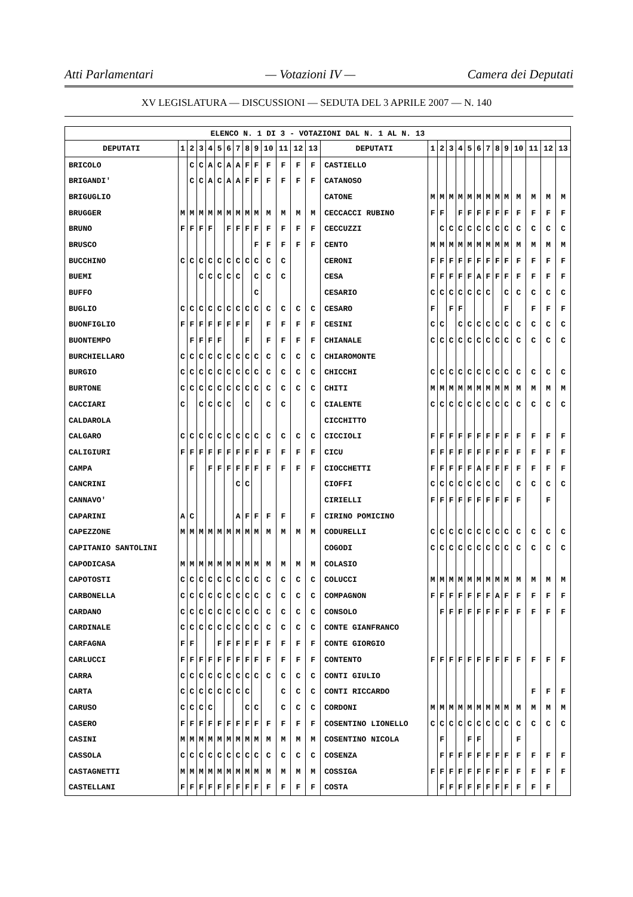Atti Parlamentari — Votazioni IV — Camera dei Deputati
XV LEGISLATURA — DISCUSSIONI — SEDUTA DEL 3 APRILE 2007 — N. 140
| ELENCO N. 1 DI 3 - VOTAZIONI DAL N. 1 AL N. 13 | | | | | | | | | | | | | | | | | | | | | | | | | | | |
| --- | --- | --- | --- | --- | --- | --- | --- | --- | --- | --- | --- | --- | --- | --- | --- | --- | --- | --- | --- | --- | --- | --- | --- | --- | --- | --- | --- |
| DEPUTATI | 1 | 2 | 3 | 4 | 5 | 6 | 7 | 8 | 9 | 10 | 11 | 12 | 13 | DEPUTATI | 1 | 2 | 3 | 4 | 5 | 6 | 7 | 8 | 9 | 10 | 11 | 12 | 13 |
| BRICOLO | | C | C | A | C | A | A | F | F | F | F | F | F | CASTIELLO | | | | | | | | | | | | | |
| BRIGANDI' | | C | C | A | C | A | A | F | F | F | F | F | F | CATANOSO | | | | | | | | | | | | | |
| BRIGUGLIO | | | | | | | | | | | | | | CATONE | M | M | M | M | M | M | M | M | M | M | M | M | M |
| BRUGGER | M | M | M | M | M | M | M | M | M | M | M | M | M | CECCACCI RUBINO | F | F | | F | F | F | F | F | F | F | F | F | F |
| BRUNO | F | F | F | F | | F | F | F | F | F | F | F | F | CECCUZZI | | C | C | C | C | C | C | C | C | C | C | C | C |
| BRUSCO | | | | | | | | | F | F | F | F | F | CENTO | M | M | M | M | M | M | M | M | M | M | M | M | M |
| BUCCHINO | C | C | C | C | C | C | C | C | C | C | C | | | CERONI | F | F | F | F | F | F | F | F | F | F | F | F | F |
| BUEMI | | | C | C | C | C | C | | C | C | C | | | CESA | F | F | F | F | F | A | F | F | F | F | F | F | F |
| BUFFO | | | | | | | | | C | | | | | CESARIO | C | C | C | C | C | C | C | | C | C | C | C | C |
| BUGLIO | C | C | C | C | C | C | C | C | C | C | C | C | C | CESARO | F | | F | F | | | | | F | | F | F | F |
| BUONFIGLIO | F | F | F | F | F | F | F | F | | F | F | F | F | CESINI | C | C | | C | C | C | C | C | C | C | C | C | C |
| BUONTEMPO | | F | F | F | F | | | F | | F | F | F | F | CHIANALE | C | C | C | C | C | C | C | C | C | C | C | C | C |
| BURCHIELLARO | C | C | C | C | C | C | C | C | C | C | C | C | C | CHIAROMONTE | | | | | | | | | | | | | |
| BURGIO | C | C | C | C | C | C | C | C | C | C | C | C | C | CHICCHI | C | C | C | C | C | C | C | C | C | C | C | C | C |
| BURTONE | C | C | C | C | C | C | C | C | C | C | C | C | C | CHITI | M | M | M | M | M | M | M | M | M | M | M | M | M |
| CACCIARI | C | | C | C | C | C | | C | | C | C | | C | CIALENTE | C | C | C | C | C | C | C | C | C | C | C | C | C |
| CALDAROLA | | | | | | | | | | | | | | CICCHITTO | | | | | | | | | | | | | |
| CALGARO | C | C | C | C | C | C | C | C | C | C | C | C | C | CICCIOLI | F | F | F | F | F | F | F | F | F | F | F | F | F |
| CALIGIURI | F | F | F | F | F | F | F | F | F | F | F | F | F | CICU | F | F | F | F | F | F | F | F | F | F | F | F | F |
| CAMPA | | F | | F | F | F | F | F | F | F | F | F | F | CIOCCHETTI | F | F | F | F | F | A | F | F | F | F | F | F | F |
| CANCRINI | | | | | | | C | C | | | | | | CIOFFI | C | C | C | C | C | C | C | C | | C | C | C | C |
| CANNAVO' | | | | | | | | | | | | | | CIRIELLI | F | F | F | F | F | F | F | F | F | F | | F | |
| CAPARINI | A | C | | | | | A | F | F | F | F | | F | CIRINO POMICINO | | | | | | | | | | | | | |
| CAPEZZONE | M | M | M | M | M | M | M | M | M | M | M | M | M | CODURELLI | C | C | C | C | C | C | C | C | C | C | C | C | C |
| CAPITANIO SANTOLINI | | | | | | | | | | | | | | COGODI | C | C | C | C | C | C | C | C | C | C | C | C | C |
| CAPODICASA | M | M | M | M | M | M | M | M | M | M | M | M | M | COLASIO | | | | | | | | | | | | | |
| CAPOTOSTI | C | C | C | C | C | C | C | C | C | C | C | C | C | COLUCCI | M | M | M | M | M | M | M | M | M | M | M | M | M |
| CARBONELLA | C | C | C | C | C | C | C | C | C | C | C | C | C | COMPAGNON | F | F | F | F | F | F | F | A | F | F | F | F | F |
| CARDANO | C | C | C | C | C | C | C | C | C | C | C | C | C | CONSOLO | | F | F | F | F | F | F | F | F | F | F | F | F |
| CARDINALE | C | C | C | C | C | C | C | C | C | C | C | C | C | CONTE GIANFRANCO | | | | | | | | | | | | | |
| CARFAGNA | F | F | | | F | F | F | F | F | F | F | F | F | CONTE GIORGIO | | | | | | | | | | | | | |
| CARLUCCI | F | F | F | F | F | F | F | F | F | F | F | F | F | CONTENTO | F | F | F | F | F | F | F | F | F | F | F | F | F |
| CARRA | C | C | C | C | C | C | C | C | C | C | C | C | C | CONTI GIULIO | | | | | | | | | | | | | |
| CARTA | C | C | C | C | C | C | C | C | | | C | C | C | CONTI RICCARDO | | | | | | | | | | | F | F | F |
| CARUSO | C | C | C | C | | | | C | C | | C | C | C | CORDONI | M | M | M | M | M | M | M | M | M | M | M | M | M |
| CASERO | F | F | F | F | F | F | F | F | F | F | F | F | F | COSENTINO LIONELLO | C | C | C | C | C | C | C | C | C | C | C | C | C |
| CASINI | M | M | M | M | M | M | M | M | M | M | M | M | M | COSENTINO NICOLA | | F | | | F | F | | | | F | | | |
| CASSOLA | C | C | C | C | C | C | C | C | C | C | C | C | C | COSENZA | | F | F | F | F | F | F | F | F | F | F | F | F |
| CASTAGNETTI | M | M | M | M | M | M | M | M | M | M | M | M | M | COSSIGA | F | F | F | F | F | F | F | F | F | F | F | F | F |
| CASTELLANI | F | F | F | F | F | F | F | F | F | F | F | F | F | COSTA | | F | F | F | F | F | F | F | F | F | F | F | |